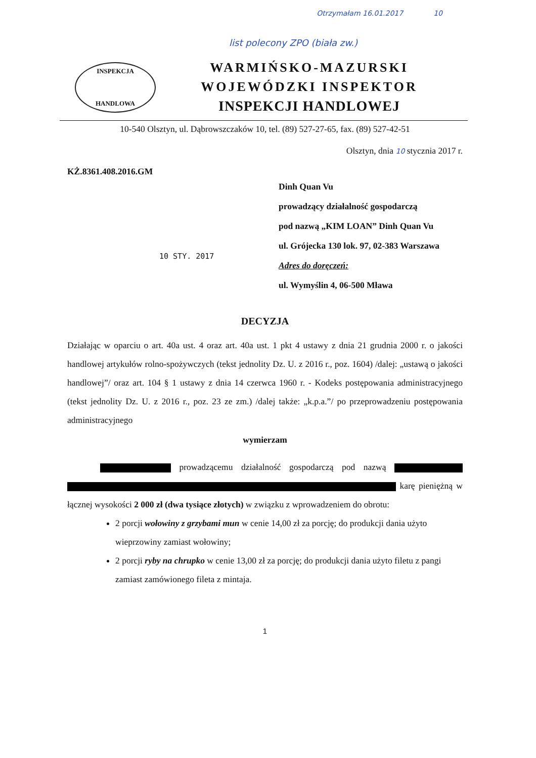Otrzymałam 16.01.2017 10
list polecony ZPO (biała zw.)
INSPEKCJA
HANDLOWA
WARMIŃSKO-MAZURSKI
WOJEWÓDZKI INSPEKTOR
INSPEKCJI HANDLOWEJ
10-540 Olsztyn, ul. Dąbrowszczaków 10, tel. (89) 527-27-65, fax. (89) 527-42-51
Olsztyn, dnia 10 stycznia 2017 r.
KŻ.8361.408.2016.GM
Dinh Quan Vu
prowadzący działalność gospodarczą
pod nazwą „KIM LOAN” Dinh Quan Vu
ul. Grójecka 130 lok. 97, 02-383 Warszawa
Adres do doręczeń:
ul. Wymyślin 4, 06-500 Mława
10 STY. 2017
DECYZJA
Działając w oparciu o art. 40a ust. 4 oraz art. 40a ust. 1 pkt 4 ustawy z dnia 21 grudnia 2000 r. o jakości handlowej artykułów rolno-spożywczych (tekst jednolity Dz. U. z 2016 r., poz. 1604) /dalej: „ustawą o jakości handlowej”/ oraz art. 104 § 1 ustawy z dnia 14 czerwca 1960 r. - Kodeks postępowania administracyjnego (tekst jednolity Dz. U. z 2016 r., poz. 23 ze zm.) /dalej także: „k.p.a.”/ po przeprowadzeniu postępowania administracyjnego
wymierzam
prowadzącemu działalność gospodarczą pod nazwą karę pieniężną w łącznej wysokości 2 000 zł (dwa tysiące złotych) w związku z wprowadzeniem do obrotu:
2 porcji wołowiny z grzybami mun w cenie 14,00 zł za porcję; do produkcji dania użyto wieprzowiny zamiast wołowiny;
2 porcji ryby na chrupko w cenie 13,00 zł za porcję; do produkcji dania użyto filetu z pangi zamiast zamówionego fileta z mintaja.
1